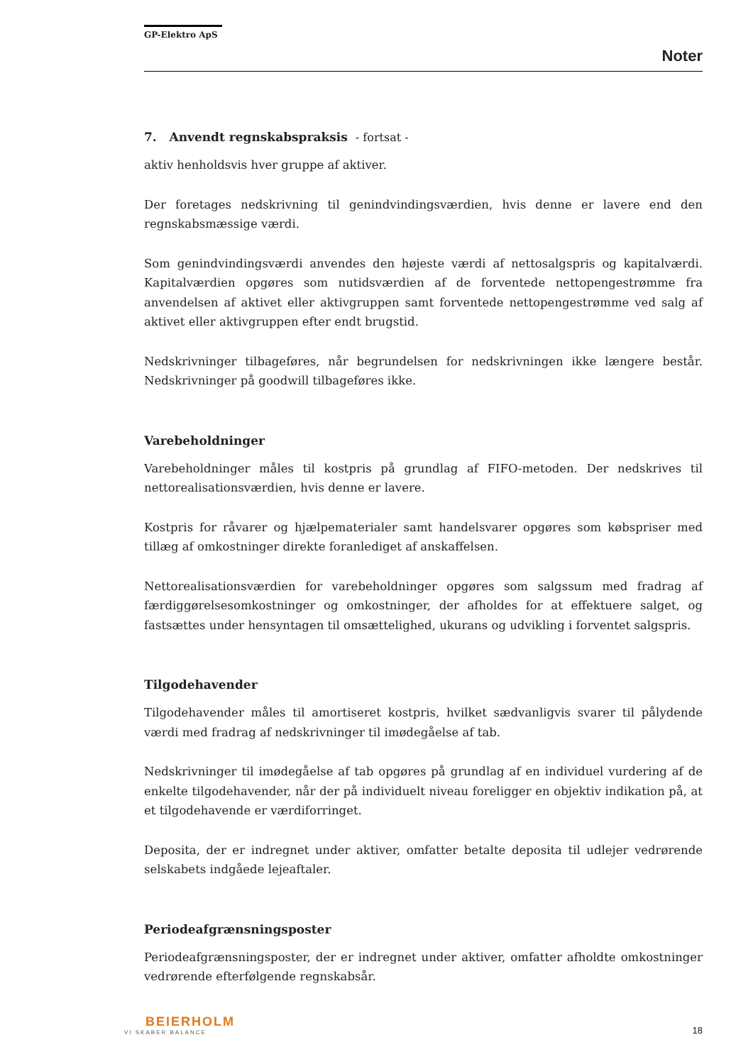GP-Elektro ApS
Noter
7. Anvendt regnskabspraksis - fortsat -
aktiv henholdsvis hver gruppe af aktiver.
Der foretages nedskrivning til genindvindingsværdien, hvis denne er lavere end den regnskabsmæssige værdi.
Som genindvindingsværdi anvendes den højeste værdi af nettosalgspris og kapitalværdi. Kapitalværdien opgøres som nutidsværdien af de forventede nettopengestrømme fra anvendelsen af aktivet eller aktivgruppen samt forventede nettopengestrømme ved salg af aktivet eller aktivgruppen efter endt brugstid.
Nedskrivninger tilbageføres, når begrundelsen for nedskrivningen ikke længere består. Nedskrivninger på goodwill tilbageføres ikke.
Varebeholdninger
Varebeholdninger måles til kostpris på grundlag af FIFO-metoden. Der nedskrives til nettorealisationsværdien, hvis denne er lavere.
Kostpris for råvarer og hjælpematerialer samt handelsvarer opgøres som købspriser med tillæg af omkostninger direkte foranlediget af anskaffelsen.
Nettorealisationsværdien for varebeholdninger opgøres som salgssum med fradrag af færdiggørelsesomkostninger og omkostninger, der afholdes for at effektuere salget, og fastsættes under hensyntagen til omsættelighed, ukurans og udvikling i forventet salgspris.
Tilgodehavender
Tilgodehavender måles til amortiseret kostpris, hvilket sædvanligvis svarer til pålydende værdi med fradrag af nedskrivninger til imødegåelse af tab.
Nedskrivninger til imødegåelse af tab opgøres på grundlag af en individuel vurdering af de enkelte tilgodehavender, når der på individuelt niveau foreligger en objektiv indikation på, at et tilgodehavende er værdiforringet.
Deposita, der er indregnet under aktiver, omfatter betalte deposita til udlejer vedrørende selskabets indgåede lejeaftaler.
Periodeafgrænsningsposter
Periodeafgrænsningsposter, der er indregnet under aktiver, omfatter afholdte omkostninger vedrørende efterfølgende regnskabsår.
BEIERHOLM
VI SKABER BALANCE
18